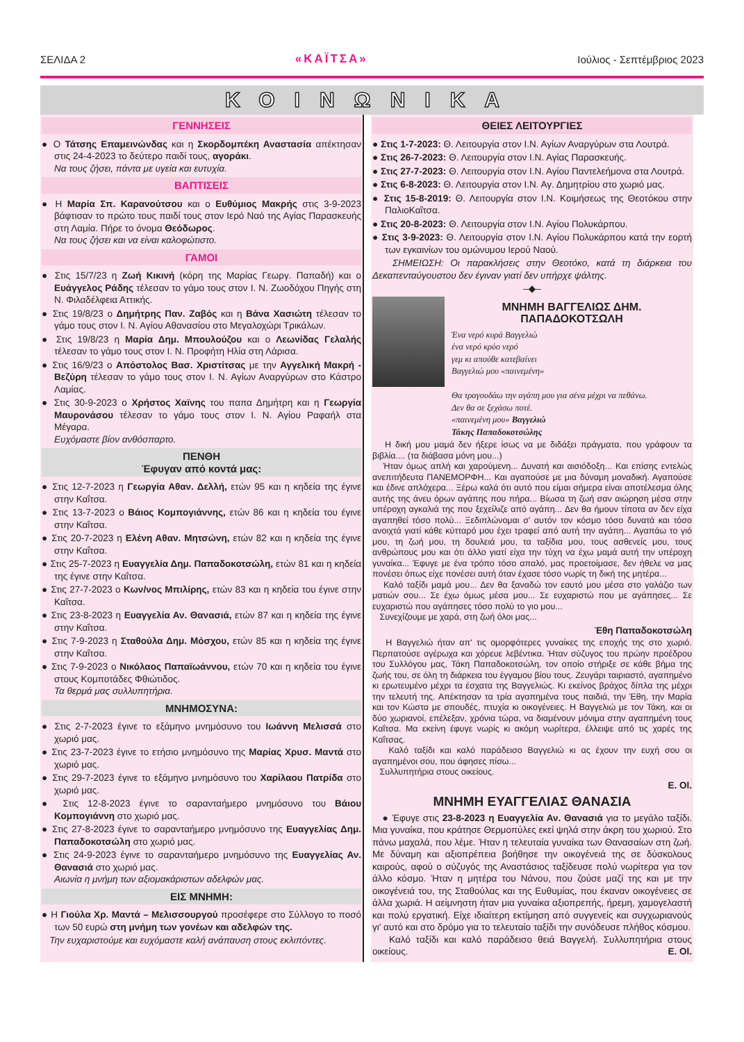ΣΕΛΙΔΑ 2 «ΚΑΪΤΣΑ» Ιούλιος - Σεπτέμβριος 2023
ΚΟΙΝΩΝΙΚΑ
ΓΕΝΝΗΣΕΙΣ
● Ο Τάτσης Επαμεινώνδας και η Σκορδομπέκη Αναστασία απέκτησαν στις 24-4-2023 το δεύτερο παιδί τους, αγοράκι.
Να τους ζήσει, πάντα με υγεία και ευτυχία.
ΒΑΠΤΙΣΕΙΣ
● Η Μαρία Σπ. Καρανούτσου και ο Ευθύμιος Μακρής στις 3-9-2023 βάφτισαν το πρώτο τους παιδί τους στον Ιερό Ναό της Αγίας Παρασκευής στη Λαμία. Πήρε το όνομα Θεόδωρος.
Να τους ζήσει και να είναι καλοφώτιστο.
ΓΑΜΟΙ
● Στις 15/7/23 η Ζωή Κικινή (κόρη της Μαρίας Γεωργ. Παπαδή) και ο Ευάγγελος Ράδης τέλεσαν το γάμο τους στον Ι. Ν. Ζωοδόχου Πηγής στη Ν. Φιλαδέλφεια Αττικής.
● Στις 19/8/23 ο Δημήτρης Παν. Ζαβός και η Βάνα Χασιώτη τέλεσαν το γάμο τους στον Ι. Ν. Αγίου Αθανασίου στο Μεγαλοχώρι Τρικάλων.
● Στις 19/8/23 η Μαρία Δημ. Μπουλούζου και ο Λεωνίδας Γελαλής τέλεσαν το γάμο τους στον Ι. Ν. Προφήτη Ηλία στη Λάρισα.
● Στις 16/9/23 ο Απόστολος Βασ. Χριστίτσας με την Αγγελική Μακρή - Βεζύρη τέλεσαν το γάμο τους στον Ι. Ν. Αγίων Αναργύρων στο Κάστρο Λαμίας.
● Στις 30-9-2023 ο Χρήστος Χαϊνης του παπα Δημήτρη και η Γεωργία Μαυρονάσου τέλεσαν το γάμο τους στον Ι. Ν. Αγίου Ραφαήλ στα Μέγαρα.
Ευχόμαστε βίον ανθόσπαρτο.
ΠΕΝΘΗ
Έφυγαν από κοντά μας:
● Στις 12-7-2023 η Γεωργία Αθαν. Δελλή, ετών 95 και η κηδεία της έγινε στην Καΐτσα.
● Στις 13-7-2023 ο Βάιος Κομπογιάννης, ετών 86 και η κηδεία του έγινε στην Καΐτσα.
● Στις 20-7-2023 η Ελένη Αθαν. Μητσώνη, ετών 82 και η κηδεία της έγινε στην Καΐτσα.
● Στις 25-7-2023 η Ευαγγελία Δημ. Παπαδοκοτσώλη, ετών 81 και η κηδεία της έγινε στην Καΐτσα.
● Στις 27-7-2023 ο Κων/νος Μπιλίρης, ετών 83 και η κηδεία του έγινε στην Καΐτσα.
● Στις 23-8-2023 η Ευαγγελία Αν. Θανασιά, ετών 87 και η κηδεία της έγινε στην Καΐτσα.
● Στις 7-9-2023 η Σταθούλα Δημ. Μόσχου, ετών 85 και η κηδεία της έγινε στην Καΐτσα.
● Στις 7-9-2023 ο Νικόλαος Παπαϊωάννου, ετών 70 και η κηδεία του έγινε στους Κομποτάδες Φθιώτιδος.
Τα θερμά μας συλλυπητήρια.
ΜΝΗΜΟΣΥΝΑ:
● Στις 2-7-2023 έγινε το εξάμηνο μνημόσυνο του Ιωάννη Μελισσά στο χωριό μας.
● Στις 23-7-2023 έγινε το ετήσιο μνημόσυνο της Μαρίας Χρυσ. Μαντά στο χωριό μας.
● Στις 29-7-2023 έγινε το εξάμηνο μνημόσυνο του Χαρίλαου Πατρίδα στο χωριό μας.
● Στις 12-8-2023 έγινε το σαρανταήμερο μνημόσυνο του Βάιου Κομπογιάννη στο χωριό μας.
● Στις 27-8-2023 έγινε το σαρανταήμερο μνημόσυνο της Ευαγγελίας Δημ. Παπαδοκοτσώλη στο χωριό μας.
● Στις 24-9-2023 έγινε το σαρανταήμερο μνημόσυνο της Ευαγγελίας Αν. Θανασιά στο χωριό μας.
Αιωνία η μνήμη των αξιομακάριστων αδελφών μας.
ΕΙΣ ΜΝΗΜΗ:
● Η Γιούλα Χρ. Μαντά – Μελισσουργού προσέφερε στο Σύλλογο το ποσό των 50 ευρώ στη μνήμη των γονέων και αδελφών της.
Την ευχαριστούμε και ευχόμαστε καλή ανάπαυση στους εκλιπόντες.
ΘΕΙΕΣ ΛΕΙΤΟΥΡΓΙΕΣ
● Στις 1-7-2023: Θ. Λειτουργία στον Ι.Ν. Αγίων Αναργύρων στα Λουτρά.
● Στις 26-7-2023: Θ. Λειτουργία στον Ι.Ν. Αγίας Παρασκευής.
● Στις 27-7-2023: Θ. Λειτουργία στον Ι.Ν. Αγίου Παντελεήμονα στα Λουτρά.
● Στις 6-8-2023: Θ. Λειτουργία στον Ι.Ν. Αγ. Δημητρίου στο χωριό μας.
● Στις 15-8-2019: Θ. Λειτουργία στον Ι.Ν. Κοιμήσεως της Θεοτόκου στην ΠαλιοΚαΐτσα.
● Στις 20-8-2023: Θ. Λειτουργία στον Ι.Ν. Αγίου Πολυκάρπου.
● Στις 3-9-2023: Θ. Λειτουργία στον Ι.Ν. Αγίου Πολυκάρπου κατά την εορτή των εγκαινίων του ομώνυμου Ιερού Ναού.
ΣΗΜΕΙΩΣΗ: Οι παρακλήσεις στην Θεοτόκο, κατά τη διάρκεια του Δεκαπενταύγουστου δεν έγιναν γιατί δεν υπήρχε ψάλτης.
–◆–
ΜΝΗΜΗ ΒΑΓΓΕΛΙΩΣ ΔΗΜ. ΠΑΠΑΔΟΚΟΤΣΩΛΗ
Ένα νερό κυρά Βαγγελιώ
ένα νερό κρύο νερό
γεμ κι απούθε κατεβαίνει
Βαγγελιώ μου «παινεμένη»
Θα τραγουδάω την αγάπη μου για σένα μέχρι να πεθάνω.
Δεν θα σε ξεχάσω ποτέ.
«παινεμένη μου» Βαγγελιώ
Τάκης Παπαδοκοτσώλης
Η δική μου μαμά δεν ήξερε ίσως να με διδάξει πράγματα, που γράφουν τα βιβλία.... (τα διάβασα μόνη μου...)
Ήταν όμως απλή και χαρούμενη... Δυνατή και αισιόδοξη... Και επίσης εντελώς ανεπιτήδευτα ΠΑΝΕΜΟΡΦΗ... Και αγαπούσε με μια δύναμη μοναδική. Αγαπούσε και έδινε απλόχερα... Ξέρω καλά ότι αυτό που είμαι σήμερα είναι αποτέλεσμα όλης αυτής της άνευ όρων αγάπης που πήρα... Βίωσα τη ζωή σαν αιώρηση μέσα στην υπέροχη αγκαλιά της που ξεχείλιζε από αγάπη... Δεν θα ήμουν τίποτα αν δεν είχα αγαπηθεί τόσο πολύ... Ξεδιπλώνομαι σ' αυτόν τον κόσμο τόσο δυνατά και τόσο ανοιχτά γιατί κάθε κύτταρό μου έχει τραφεί από αυτή την αγάπη... Αγαπάω το γιό μου, τη ζωή μου, τη δουλειά μου, τα ταξίδια μου, τους ασθενείς μου, τους ανθρώπους μου και ότι άλλο γιατί είχα την τύχη να έχω μαμά αυτή την υπέροχη γυναίκα... Έφυγε με ένα τρόπο τόσο απαλό, μας προετοίμασε, δεν ήθελε να μας πονέσει όπως είχε πονέσει αυτή όταν έχασε τόσο νωρίς τη δική της μητέρα...
Καλό ταξίδι μαμά μου... Δεν θα ξαναδώ τον εαυτό μου μέσα στο γαλάζιο των ματιών σου... Σε έχω όμως μέσα μου... Σε ευχαριστώ που με αγάπησες... Σε ευχαριστώ που αγάπησες τόσο πολύ το γιο μου...
Συνεχίζουμε με χαρά, στη ζωή όλοι μας...
Έθη Παπαδοκοτσώλη
Η Βαγγελιώ ήταν απ' τις ομορφότερες γυναίκες της εποχής της στο χωριό. Περπατούσε αγέρωχα και χόρευε λεβέντικα. Ήταν σύζυγος του πρώην προέδρου του Συλλόγου μας, Τάκη Παπαδοκοτσώλη, τον οποίο στήριξε σε κάθε βήμα της ζωής του, σε όλη τη διάρκεια του έγγαμου βίου τους. Ζευγάρι ταιριαστό, αγαπημένο κι ερωτευμένο μέχρι τα έσχατα της Βαγγελιώς. Κι εκείνος βράχος δίπλα της μέχρι την τελευτή της. Απέκτησαν τα τρία αγαπημένα τους παιδιά, την Έθη, την Μαρία και τον Κώστα με σπουδές, πτυχία κι οικογένειες. Η Βαγγελιώ με τον Τάκη, και οι δύο χωριανοί, επέλεξαν, χρόνια τώρα, να διαμένουν μόνιμα στην αγαπημένη τους Καΐτσα. Μα εκείνη έφυγε νωρίς κι ακόμη νωρίτερα, έλλειψε από τις χαρές της Καΐτσας.
Καλό ταξίδι και καλό παράδεισο Βαγγελιώ κι ας έχουν την ευχή σου οι αγαπημένοι σου, που άφησες πίσω...
Συλλυπητήρια στους οικείους.
Ε. Ol.
ΜΝΗΜΗ ΕΥΑΓΓΕΛΙΑΣ ΘΑΝΑΣΙΑ
● Έφυγε στις 23-8-2023 η Ευαγγελία Αν. Θανασιά για το μεγάλο ταξίδι. Μια γυναίκα, που κράτησε Θερμοπύλες εκεί ψηλά στην άκρη του χωριού. Στο πάνω μαχαλά, που λέμε. Ήταν η τελευταία γυναίκα των Θανασαίων στη ζωή. Με δύναμη και αξιοπρέπεια βοήθησε την οικογένειά της σε δύσκολους καιρούς, αφού ο σύζυγός της Αναστάσιος ταξίδευσε πολύ νωρίτερα για τον άλλο κόσμο. Ήταν η μητέρα του Νάνου, που ζούσε μαζί της και με την οικογένειά του, της Σταθούλας και της Ευθυμίας, που έκαναν οικογένειες σε άλλα χωριά. Η αείμνηστη ήταν μια γυναίκα αξιοπρεπής, ήρεμη, χαμογελαστή και πολύ εργατική. Είχε ιδιαίτερη εκτίμηση από συγγενείς και συγχωριανούς γι' αυτό και στο δρόμο για το τελευταίο ταξίδι την συνόδευσε πλήθος κόσμου.
Καλό ταξίδι και καλό παράδεισο θειά Βαγγελή. Συλλυπητήρια στους οικείους. Ε. Ol.